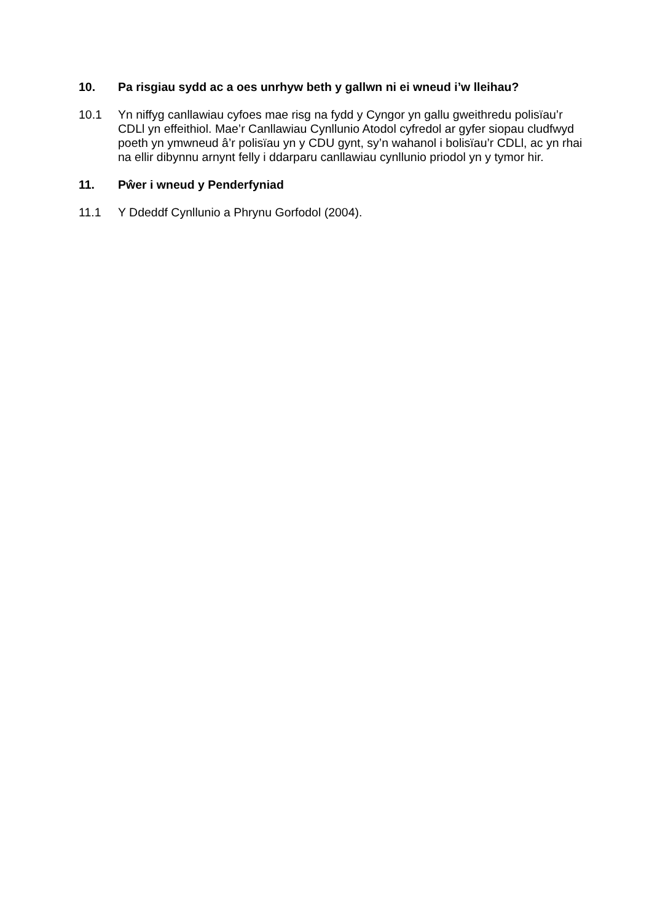10. Pa risgiau sydd ac a oes unrhyw beth y gallwn ni ei wneud i’w lleihau?
10.1 Yn niffyg canllawiau cyfoes mae risg na fydd y Cyngor yn gallu gweithredu polisïau’r CDLl yn effeithiol. Mae’r Canllawiau Cynllunio Atodol cyfredol ar gyfer siopau cludfwyd poeth yn ymwneud â’r polisïau yn y CDU gynt, sy’n wahanol i bolisïau’r CDLl, ac yn rhai na ellir dibynnu arnynt felly i ddarparu canllawiau cynllunio priodol yn y tymor hir.
11. Pŵer i wneud y Penderfyniad
11.1 Y Ddeddf Cynllunio a Phrynu Gorfodol (2004).